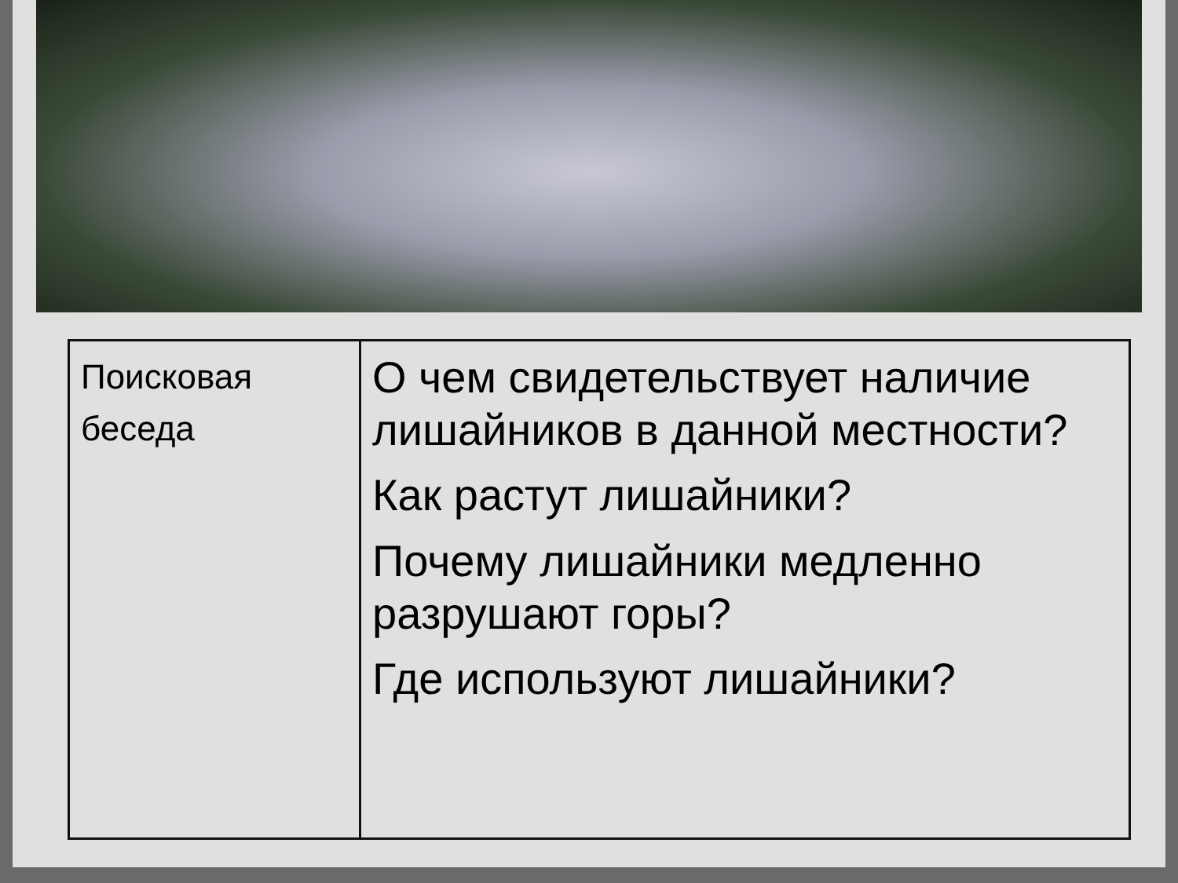| Поисковая беседа | О чем свидетельствует наличие лишайников в данной местности? Как растут лишайники? Почему лишайники медленно разрушают горы? Где используют лишайники? |